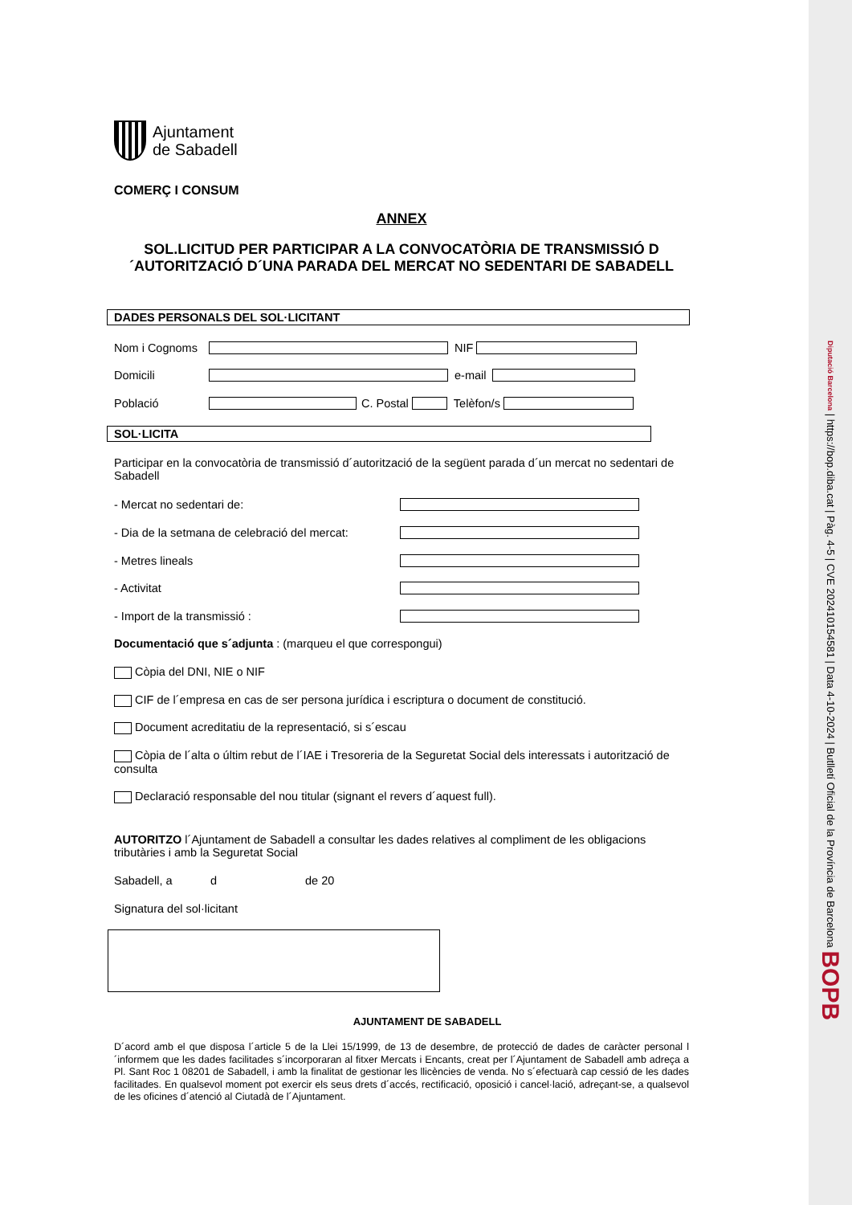Ajuntament
de Sabadell
COMERÇ I CONSUM
ANNEX
SOL.LICITUD PER PARTICIPAR A LA CONVOCATÒRIA DE TRANSMISSIÓ D´AUTORITZACIÓ D´UNA PARADA DEL MERCAT NO SEDENTARI DE SABADELL
DADES PERSONALS DEL SOL·LICITANT
Nom i Cognoms NIF
Domicili e-mail
Població C. Postal Telèfon/s
SOL·LICITA
Participar en la convocatòria de transmissió d´autorització de la següent parada d´un mercat no sedentari de Sabadell
- Mercat no sedentari de:
- Dia de la setmana de celebració del mercat:
- Metres lineals
- Activitat
- Import de la transmissió :
Documentació que s´adjunta : (marqueu el que correspongui)
Còpia del DNI, NIE o NIF
CIF de l´empresa en cas de ser persona jurídica i escriptura o document de constitució.
Document acreditatiu de la representació, si s´escau
Còpia de l´alta o últim rebut de l´IAE i Tresoreria de la Seguretat Social dels interessats i autorització de consulta
Declaració responsable del nou titular (signant el revers d´aquest full).
AUTORITZO l´Ajuntament de Sabadell a consultar les dades relatives al compliment de les obligacions tributàries i amb la Seguretat Social
Sabadell, a d de 20
Signatura del sol·licitant
AJUNTAMENT DE SABADELL
D´acord amb el que disposa l´article 5 de la Llei 15/1999, de 13 de desembre, de protecció de dades de caràcter personal l´informem que les dades facilitades s´incorporaran al fitxer Mercats i Encants, creat per l´Ajuntament de Sabadell amb adreça a Pl. Sant Roc 1 08201 de Sabadell, i amb la finalitat de gestionar les llicències de venda. No s´efectuarà cap cessió de les dades facilitades. En qualsevol moment pot exercir els seus drets d´accés, rectificació, oposició i cancel·lació, adreçant-se, a qualsevol de les oficines d´atenció al Ciutadà de l´Ajuntament.
Diputació Barcelona | https://bop.diba.cat | Pàg. 4-5 | CVE 2024101545​81 | Data 4-10-2024 | Butlletí Oficial de la Província de Barcelona BOPB